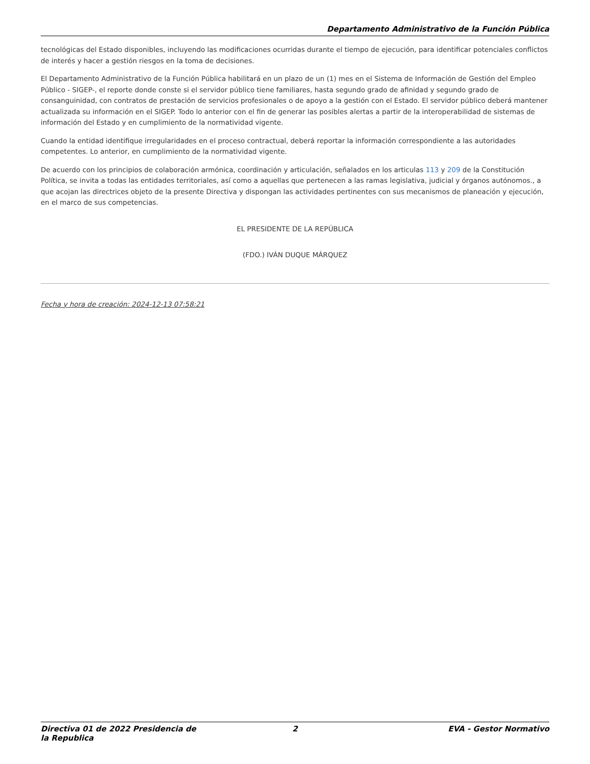Departamento Administrativo de la Función Pública
tecnológicas del Estado disponibles, incluyendo las modificaciones ocurridas durante el tiempo de ejecución, para identificar potenciales conflictos de interés y hacer a gestión riesgos en la toma de decisiones.
El Departamento Administrativo de la Función Pública habilitará en un plazo de un (1) mes en el Sistema de Información de Gestión del Empleo Público - SIGEP-, el reporte donde conste si el servidor público tiene familiares, hasta segundo grado de afinidad y segundo grado de consanguinidad, con contratos de prestación de servicios profesionales o de apoyo a la gestión con el Estado. El servidor público deberá mantener actualizada su información en el SIGEP. Todo lo anterior con el fin de generar las posibles alertas a partir de la interoperabilidad de sistemas de información del Estado y en cumplimiento de la normatividad vigente.
Cuando la entidad identifique irregularidades en el proceso contractual, deberá reportar la información correspondiente a las autoridades competentes. Lo anterior, en cumplimiento de la normatividad vigente.
De acuerdo con los principios de colaboración armónica, coordinación y articulación, señalados en los articulas 113 y 209 de la Constitución Política, se invita a todas las entidades territoriales, así como a aquellas que pertenecen a las ramas legislativa, judicial y órganos autónomos., a que acojan las directrices objeto de la presente Directiva y dispongan las actividades pertinentes con sus mecanismos de planeación y ejecución, en el marco de sus competencias.
EL PRESIDENTE DE LA REPÚBLICA
(FDO.) IVÁN DUQUE MÁRQUEZ
Fecha y hora de creación: 2024-12-13 07:58:21
Directiva 01 de 2022 Presidencia de la Republica 2 EVA - Gestor Normativo